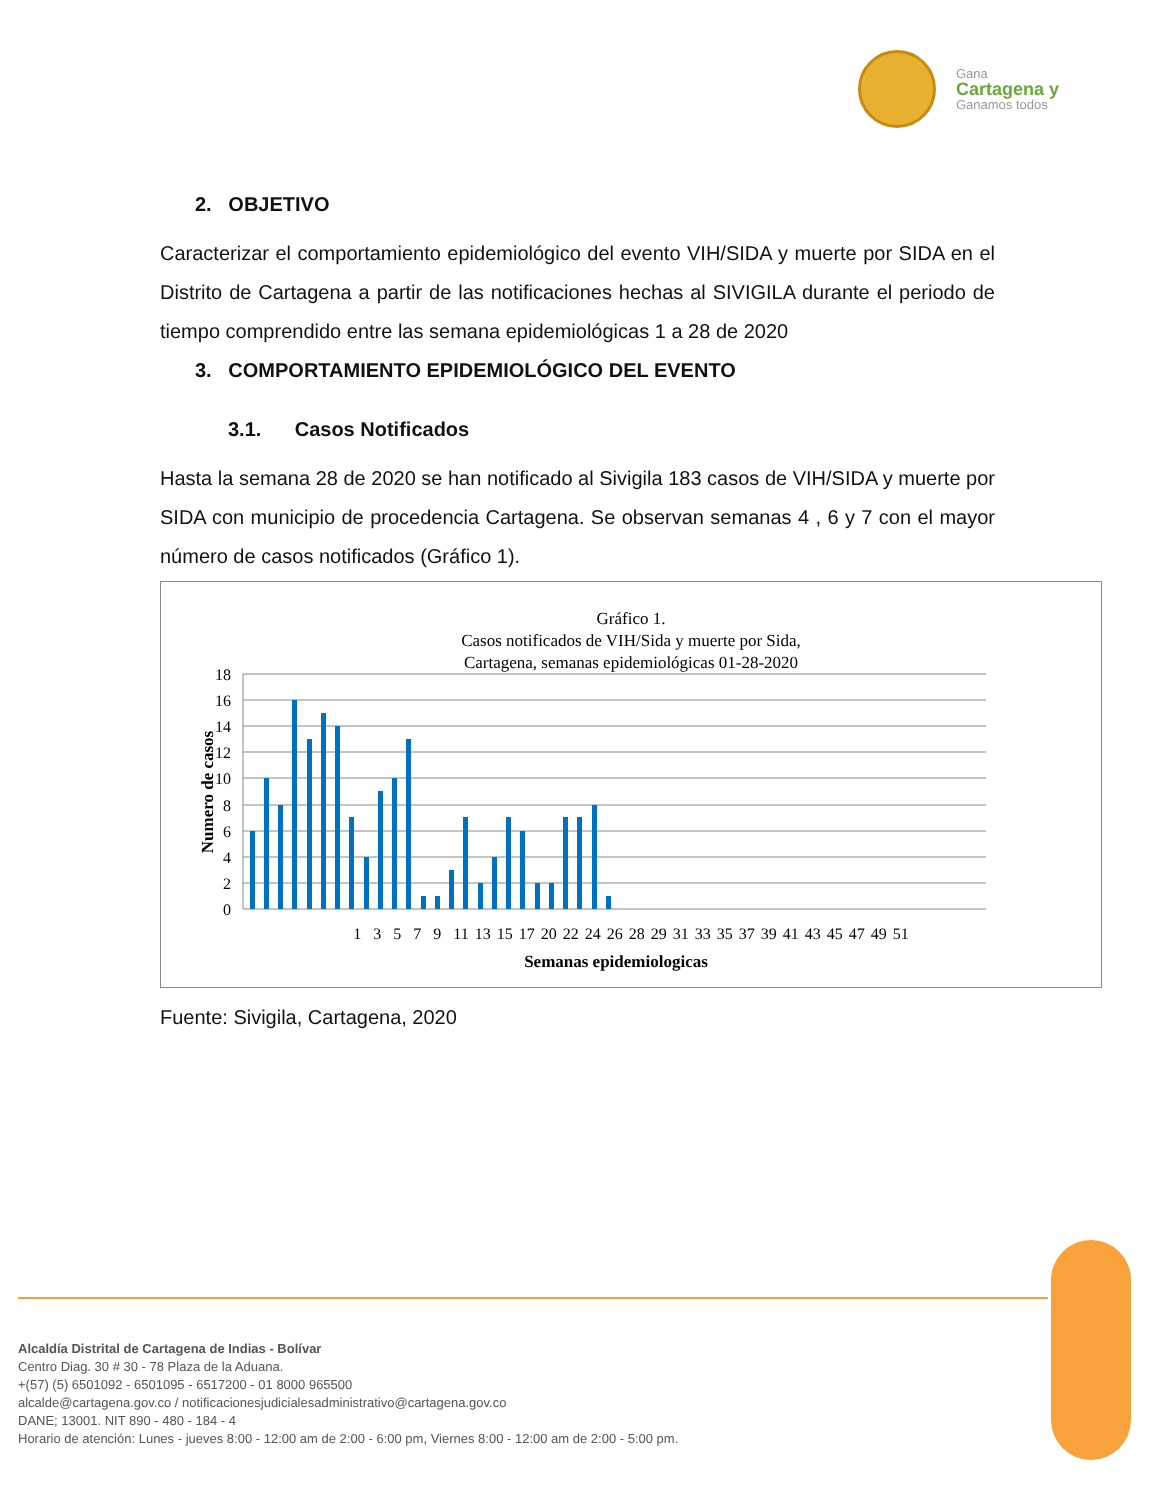Gana
Cartagena y
Ganamos todos
2. OBJETIVO
Caracterizar el comportamiento epidemiológico del evento VIH/SIDA y muerte por SIDA en el Distrito de Cartagena a partir de las notificaciones hechas al SIVIGILA durante el periodo de tiempo comprendido entre las semana epidemiológicas 1 a 28 de 2020
3. COMPORTAMIENTO EPIDEMIOLÓGICO DEL EVENTO
3.1. Casos Notificados
Hasta la semana 28 de 2020 se han notificado al Sivigila 183 casos de VIH/SIDA y muerte por SIDA con municipio de procedencia Cartagena. Se observan semanas 4 , 6 y 7 con el mayor número de casos notificados (Gráfico 1).
Gráfico 1.
Casos notificados de VIH/Sida y muerte por Sida,
Cartagena, semanas epidemiológicas 01-28-2020
18
16
14
12
10
8
6
4
2
0
1 3 5 7 9 11 13 15 17 20 22 24 26 28 29 31 33 35 37 39 41 43 45 47 49 51
Semanas epidemiologicas
Numero de casos
Fuente: Sivigila, Cartagena, 2020
Alcaldía Distrital de Cartagena de Indias - Bolívar
Centro Diag. 30 # 30 - 78 Plaza de la Aduana.
+(57) (5) 6501092 - 6501095 - 6517200 - 01 8000 965500
alcalde@cartagena.gov.co / notificacionesjudicialesadministrativo@cartagena.gov.co
DANE; 13001. NIT 890 - 480 - 184 - 4
Horario de atención: Lunes - jueves 8:00 - 12:00 am de 2:00 - 6:00 pm, Viernes 8:00 - 12:00 am de 2:00 - 5:00 pm.